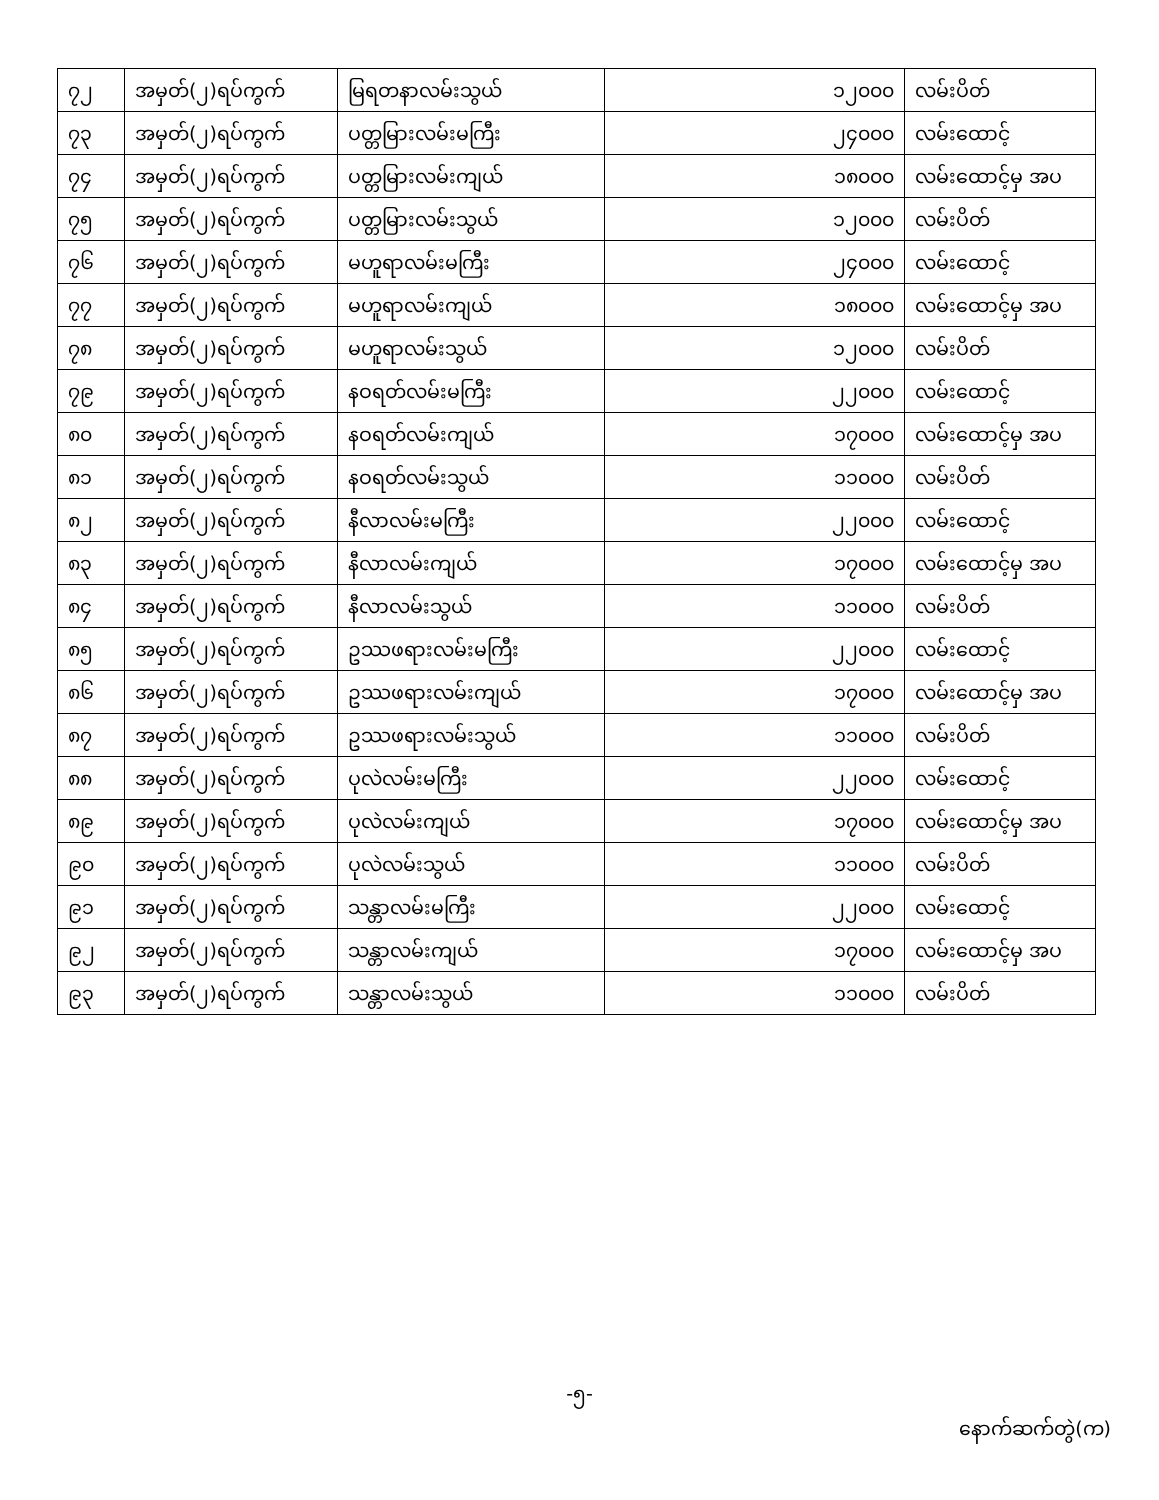| ၇၂ | အမှတ်(၂)ရပ်ကွက် | မြရတနာလမ်းသွယ် | ၁၂၀၀၀ | လမ်းပိတ် |
| ၇၃ | အမှတ်(၂)ရပ်ကွက် | ပတ္တမြားလမ်းမကြီး | ၂၄၀၀၀ | လမ်းထောင့် |
| ၇၄ | အမှတ်(၂)ရပ်ကွက် | ပတ္တမြားလမ်းကျယ် | ၁၈၀၀၀ | လမ်းထောင့်မှ အပ |
| ၇၅ | အမှတ်(၂)ရပ်ကွက် | ပတ္တမြားလမ်းသွယ် | ၁၂၀၀၀ | လမ်းပိတ် |
| ၇၆ | အမှတ်(၂)ရပ်ကွက် | မဟူရာလမ်းမကြီး | ၂၄၀၀၀ | လမ်းထောင့် |
| ၇၇ | အမှတ်(၂)ရပ်ကွက် | မဟူရာလမ်းကျယ် | ၁၈၀၀၀ | လမ်းထောင့်မှ အပ |
| ၇၈ | အမှတ်(၂)ရပ်ကွက် | မဟူရာလမ်းသွယ် | ၁၂၀၀၀ | လမ်းပိတ် |
| ၇၉ | အမှတ်(၂)ရပ်ကွက် | နဝရတ်လမ်းမကြီး | ၂၂၀၀၀ | လမ်းထောင့် |
| ၈၀ | အမှတ်(၂)ရပ်ကွက် | နဝရတ်လမ်းကျယ် | ၁၇၀၀၀ | လမ်းထောင့်မှ အပ |
| ၈၁ | အမှတ်(၂)ရပ်ကွက် | နဝရတ်လမ်းသွယ် | ၁၁၀၀၀ | လမ်းပိတ် |
| ၈၂ | အမှတ်(၂)ရပ်ကွက် | နီလာလမ်းမကြီး | ၂၂၀၀၀ | လမ်းထောင့် |
| ၈၃ | အမှတ်(၂)ရပ်ကွက် | နီလာလမ်းကျယ် | ၁၇၀၀၀ | လမ်းထောင့်မှ အပ |
| ၈၄ | အမှတ်(၂)ရပ်ကွက် | နီလာလမ်းသွယ် | ၁၁၀၀၀ | လမ်းပိတ် |
| ၈၅ | အမှတ်(၂)ရပ်ကွက် | ဥဿဖရားလမ်းမကြီး | ၂၂၀၀၀ | လမ်းထောင့် |
| ၈၆ | အမှတ်(၂)ရပ်ကွက် | ဥဿဖရားလမ်းကျယ် | ၁၇၀၀၀ | လမ်းထောင့်မှ အပ |
| ၈၇ | အမှတ်(၂)ရပ်ကွက် | ဥဿဖရားလမ်းသွယ် | ၁၁၀၀၀ | လမ်းပိတ် |
| ၈၈ | အမှတ်(၂)ရပ်ကွက် | ပုလဲလမ်းမကြီး | ၂၂၀၀၀ | လမ်းထောင့် |
| ၈၉ | အမှတ်(၂)ရပ်ကွက် | ပုလဲလမ်းကျယ် | ၁၇၀၀၀ | လမ်းထောင့်မှ အပ |
| ၉၀ | အမှတ်(၂)ရပ်ကွက် | ပုလဲလမ်းသွယ် | ၁၁၀၀၀ | လမ်းပိတ် |
| ၉၁ | အမှတ်(၂)ရပ်ကွက် | သန္တာလမ်းမကြီး | ၂၂၀၀၀ | လမ်းထောင့် |
| ၉၂ | အမှတ်(၂)ရပ်ကွက် | သန္တာလမ်းကျယ် | ၁၇၀၀၀ | လမ်းထောင့်မှ အပ |
| ၉၃ | အမှတ်(၂)ရပ်ကွက် | သန္တာလမ်းသွယ် | ၁၁၀၀၀ | လမ်းပိတ် |
-၅-
နောက်ဆက်တွဲ(က)